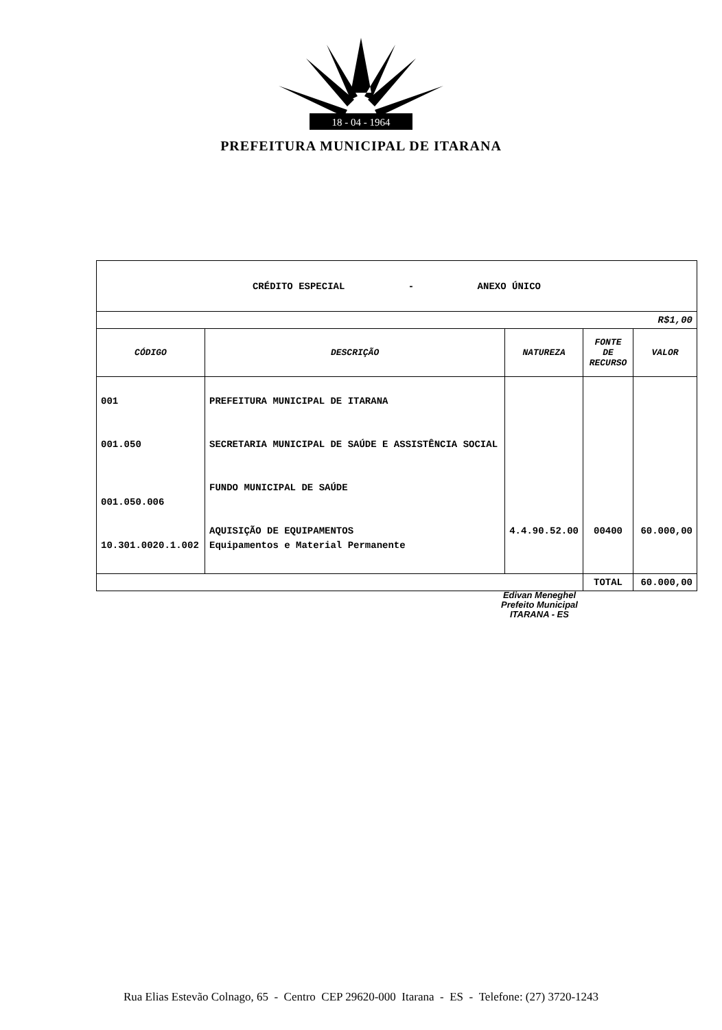18 - 04 - 1964
PREFEITURA MUNICIPAL DE ITARANA
| CRÉDITO ESPECIAL - ANEXO ÚNICO | | | | |
| R$1,00 | | | | |
| CÓDIGO | DESCRIÇÃO | NATUREZA | FONTE DE RECURSO | VALOR |
| 001 001.050 001.050.006 10.301.0020.1.002 | PREFEITURA MUNICIPAL DE ITARANA SECRETARIA MUNICIPAL DE SAÚDE E ASSISTÊNCIA SOCIAL FUNDO MUNICIPAL DE SAÚDE AQUISIÇÃO DE EQUIPAMENTOS Equipamentos e Material Permanente | 4.4.90.52.00 | 00400 | 60.000,00 |
| | | | TOTAL | 60.000,00 |
Edivan Meneghel
Prefeito Municipal
ITARANA - ES
Rua Elias Estevão Colnago, 65 - Centro CEP 29620-000 Itarana - ES - Telefone: (27) 3720-1243